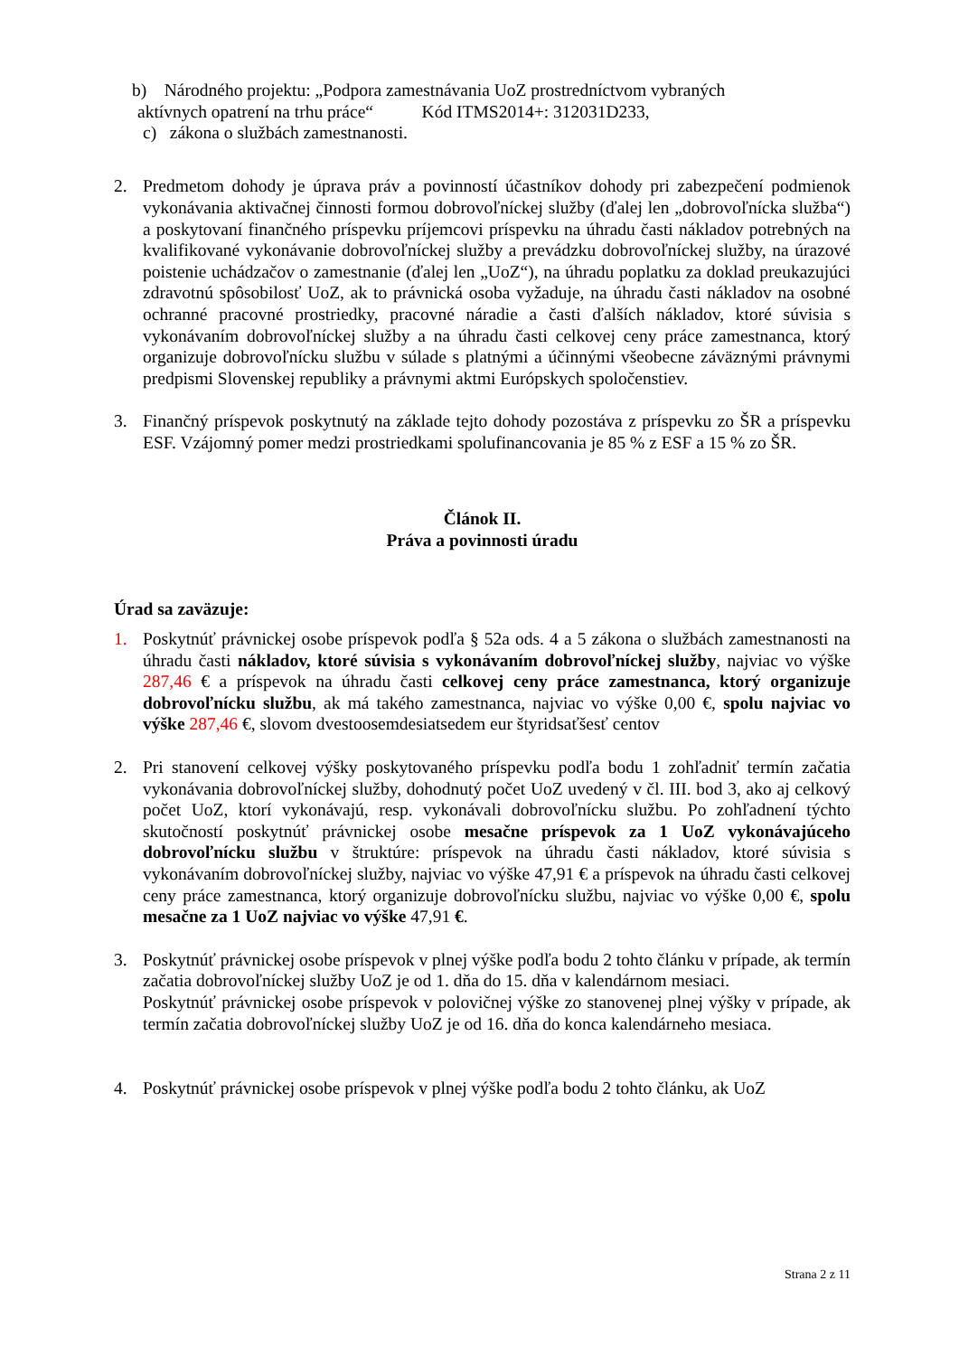b) Národného projektu: „Podpora zamestnávania UoZ prostredníctvom vybraných
aktívnych opatrení na trhu práce“ Kód ITMS2014+: 312031D233,
c) zákona o službách zamestnanosti.
2. Predmetom dohody je úprava práv a povinností účastníkov dohody pri zabezpečení podmienok vykonávania aktivačnej činnosti formou dobrovoľníckej služby (ďalej len „dobrovoľnícka služba“) a poskytovaní finančného príspevku príjemcovi príspevku na úhradu časti nákladov potrebných na kvalifikované vykonávanie dobrovoľníckej služby a prevádzku dobrovoľníckej služby, na úrazové poistenie uchádzačov o zamestnanie (ďalej len „UoZ“), na úhradu poplatku za doklad preukazujúci zdravotnú spôsobilosť UoZ, ak to právnická osoba vyžaduje, na úhradu časti nákladov na osobné ochranné pracovné prostriedky, pracovné náradie a časti ďalších nákladov, ktoré súvisia s vykonávaním dobrovoľníckej služby a na úhradu časti celkovej ceny práce zamestnanca, ktorý organizuje dobrovoľnícku službu v súlade s platnými a účinnými všeobecne záväznými právnymi predpismi Slovenskej republiky a právnymi aktmi Európskych spoločenstiev.
3. Finančný príspevok poskytnutý na základe tejto dohody pozostáva z príspevku zo ŠR a príspevku ESF. Vzájomný pomer medzi prostriedkami spolufinancovania je 85 % z ESF a 15 % zo ŠR.
Článok II.
Práva a povinnosti úradu
Úrad sa zaväzuje:
1. Poskytnúť právnickej osobe príspevok podľa § 52a ods. 4 a 5 zákona o službách zamestnanosti na úhradu časti nákladov, ktoré súvisia s vykonávaním dobrovoľníckej služby, najviac vo výške 287,46 € a príspevok na úhradu časti celkovej ceny práce zamestnanca, ktorý organizuje dobrovoľnícku službu, ak má takého zamestnanca, najviac vo výške 0,00 €, spolu najviac vo výške 287,46 €, slovom dvestoosemdesiatsedem eur štyridsaťšesť centov
2. Pri stanovení celkovej výšky poskytovaného príspevku podľa bodu 1 zohľadniť termín začatia vykonávania dobrovoľníckej služby, dohodnutý počet UoZ uvedený v čl. III. bod 3, ako aj celkový počet UoZ, ktorí vykonávajú, resp. vykonávali dobrovoľnícku službu. Po zohľadnení týchto skutočností poskytnúť právnickej osobe mesačne príspevok za 1 UoZ vykonávajúceho dobrovoľnícku službu v štruktúre: príspevok na úhradu časti nákladov, ktoré súvisia s vykonávaním dobrovoľníckej služby, najviac vo výške 47,91 € a príspevok na úhradu časti celkovej ceny práce zamestnanca, ktorý organizuje dobrovoľnícku službu, najviac vo výške 0,00 €, spolu mesačne za 1 UoZ najviac vo výške 47,91 €.
3. Poskytnúť právnickej osobe príspevok v plnej výške podľa bodu 2 tohto článku v prípade, ak termín začatia dobrovoľníckej služby UoZ je od 1. dňa do 15. dňa v kalendárnom mesiaci.
Poskytnúť právnickej osobe príspevok v polovičnej výške zo stanovenej plnej výšky v prípade, ak termín začatia dobrovoľníckej služby UoZ je od 16. dňa do konca kalendárneho mesiaca.
4. Poskytnúť právnickej osobe príspevok v plnej výške podľa bodu 2 tohto článku, ak UoZ
Strana 2 z 11